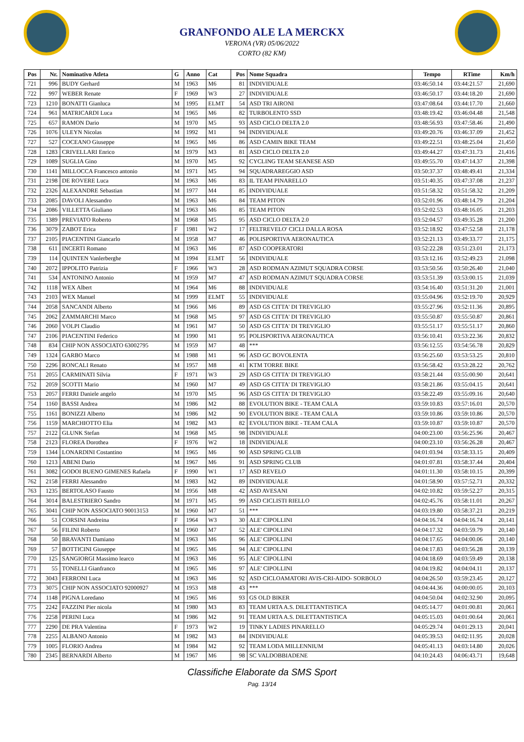GRANFONDO ALE LA MERCKX
VERONA (VR) 05/06/2022
CORTO (82 KM)
| Pos | Nr. | Nominativo Atleta | G | Anno | Cat | Pos | Nome Squadra | Tempo | RTime | Km/h |
| --- | --- | --- | --- | --- | --- | --- | --- | --- | --- | --- |
| 721 | 996 | BUDY Gerhard | M | 1963 | M6 | 81 | INDIVIDUALE | 03:46:50.14 | 03:44:21.57 | 21,690 |
| 722 | 997 | WEBER Renate | F | 1969 | W3 | 27 | INDIVIDUALE | 03:46:50.17 | 03:44:18.20 | 21,690 |
| 723 | 1210 | BONATTI Gianluca | M | 1995 | ELMT | 54 | ASD TRI AIRONI | 03:47:08.64 | 03:44:17.70 | 21,660 |
| 724 | 961 | MATRICARDI Luca | M | 1965 | M6 | 82 | TURBOLENTO SSD | 03:48:19.42 | 03:46:04.48 | 21,548 |
| 725 | 657 | RAMON Dario | M | 1970 | M5 | 93 | ASD CICLO DELTA 2.0 | 03:48:56.93 | 03:47:58.46 | 21,490 |
| 726 | 1076 | ULEYN Nicolas | M | 1992 | M1 | 94 | INDIVIDUALE | 03:49:20.76 | 03:46:37.09 | 21,452 |
| 727 | 527 | COCEANO Giuseppe | M | 1965 | M6 | 86 | ASD CAMIN BIKE TEAM | 03:49:22.51 | 03:48:25.04 | 21,450 |
| 728 | 1283 | CRIVELLARI Enrico | M | 1979 | M3 | 81 | ASD CICLO DELTA 2.0 | 03:49:44.27 | 03:47:31.73 | 21,416 |
| 729 | 1089 | SUGLIA Gino | M | 1970 | M5 | 92 | CYCLING TEAM SEANESE ASD | 03:49:55.70 | 03:47:14.37 | 21,398 |
| 730 | 1141 | MILLOCCA Francesco antonio | M | 1971 | M5 | 94 | SQUADRAREGGIO ASD | 03:50:37.37 | 03:48:49.41 | 21,334 |
| 731 | 2198 | DE ROVERE Luca | M | 1963 | M6 | 83 | IL TEAM PINARELLO | 03:51:40.35 | 03:47:37.08 | 21,237 |
| 732 | 2326 | ALEXANDRE Sebastian | M | 1977 | M4 | 85 | INDIVIDUALE | 03:51:58.32 | 03:51:58.32 | 21,209 |
| 733 | 2085 | DAVOLI Alessandro | M | 1963 | M6 | 84 | TEAM PITON | 03:52:01.96 | 03:48:14.79 | 21,204 |
| 734 | 2086 | VILLETTA Giuliano | M | 1963 | M6 | 85 | TEAM PITON | 03:52:02.53 | 03:48:16.05 | 21,203 |
| 735 | 1389 | PREVIATO Roberto | M | 1968 | M5 | 95 | ASD CICLO DELTA 2.0 | 03:52:04.57 | 03:49:35.28 | 21,200 |
| 736 | 3079 | ZABOT Erica | F | 1981 | W2 | 17 | FELTREVELO' CICLI DALLA ROSA | 03:52:18.92 | 03:47:52.58 | 21,178 |
| 737 | 2105 | PIACENTINI Giancarlo | M | 1958 | M7 | 46 | POLISPORTIVA AERONAUTICA | 03:52:21.13 | 03:49:33.77 | 21,175 |
| 738 | 611 | INCERTI Romano | M | 1963 | M6 | 87 | ASD COOPERATORI | 03:52:22.28 | 03:51:23.01 | 21,173 |
| 739 | 114 | QUINTEN Vanlerberghe | M | 1994 | ELMT | 56 | INDIVIDUALE | 03:53:12.16 | 03:52:49.23 | 21,098 |
| 740 | 2072 | IPPOLITO Patrizia | F | 1966 | W3 | 28 | ASD RODMAN AZIMUT SQUADRA CORSE | 03:53:50.56 | 03:50:26.40 | 21,040 |
| 741 | 534 | ANTONINO Antonio | M | 1959 | M7 | 47 | ASD RODMAN AZIMUT SQUADRA CORSE | 03:53:51.39 | 03:53:00.15 | 21,039 |
| 742 | 1118 | WEX Albert | M | 1964 | M6 | 88 | INDIVIDUALE | 03:54:16.40 | 03:51:31.20 | 21,001 |
| 743 | 2103 | WEX Manuel | M | 1999 | ELMT | 55 | INDIVIDUALE | 03:55:04.96 | 03:52:19.70 | 20,929 |
| 744 | 2058 | SANCANDI Alberto | M | 1966 | M6 | 89 | ASD GS CITTA' DI TREVIGLIO | 03:55:27.96 | 03:52:11.36 | 20,895 |
| 745 | 2062 | ZAMMARCHI Marco | M | 1968 | M5 | 97 | ASD GS CITTA' DI TREVIGLIO | 03:55:50.87 | 03:55:50.87 | 20,861 |
| 746 | 2060 | VOLPI Claudio | M | 1961 | M7 | 50 | ASD GS CITTA' DI TREVIGLIO | 03:55:51.17 | 03:55:51.17 | 20,860 |
| 747 | 2106 | PIACENTINI Federico | M | 1990 | M1 | 95 | POLISPORTIVA AERONAUTICA | 03:56:10.41 | 03:53:22.36 | 20,832 |
| 748 | 834 | CHIP NON ASSOCIATO 63002795 | M | 1959 | M7 | 48 | *** | 03:56:12.55 | 03:54:56.78 | 20,829 |
| 749 | 1324 | GARBO Marco | M | 1988 | M1 | 96 | ASD GC BOVOLENTA | 03:56:25.60 | 03:53:53.25 | 20,810 |
| 750 | 2296 | RONCALI Renato | M | 1957 | M8 | 41 | KTM TORRE BIKE | 03:56:58.42 | 03:53:28.22 | 20,762 |
| 751 | 2055 | CARMINATI Silvia | F | 1971 | W3 | 29 | ASD GS CITTA' DI TREVIGLIO | 03:58:21.44 | 03:55:00.90 | 20,641 |
| 752 | 2059 | SCOTTI Mario | M | 1960 | M7 | 49 | ASD GS CITTA' DI TREVIGLIO | 03:58:21.86 | 03:55:04.15 | 20,641 |
| 753 | 2057 | FERRI Daniele angelo | M | 1970 | M5 | 96 | ASD GS CITTA' DI TREVIGLIO | 03:58:22.49 | 03:55:09.16 | 20,640 |
| 754 | 1160 | BASSI Andrea | M | 1986 | M2 | 88 | EVOLUTION BIKE - TEAM CALA | 03:59:10.83 | 03:57:16.01 | 20,570 |
| 755 | 1161 | BONIZZI Alberto | M | 1986 | M2 | 90 | EVOLUTION BIKE - TEAM CALA | 03:59:10.86 | 03:59:10.86 | 20,570 |
| 756 | 1159 | MARCHIOTTO Elia | M | 1982 | M3 | 82 | EVOLUTION BIKE - TEAM CALA | 03:59:10.87 | 03:59:10.87 | 20,570 |
| 757 | 2122 | GLUNK Stefan | M | 1968 | M5 | 98 | INDIVIDUALE | 04:00:23.00 | 03:56:25.96 | 20,467 |
| 758 | 2123 | FLOREA Dorothea | F | 1976 | W2 | 18 | INDIVIDUALE | 04:00:23.10 | 03:56:26.28 | 20,467 |
| 759 | 1344 | LONARDINI Costantino | M | 1965 | M6 | 90 | ASD SPRING CLUB | 04:01:03.94 | 03:58:33.15 | 20,409 |
| 760 | 1213 | ABENI Dario | M | 1967 | M6 | 91 | ASD SPRING CLUB | 04:01:07.81 | 03:58:37.44 | 20,404 |
| 761 | 3082 | GODOI BUENO GIMENES Rafaela | F | 1990 | W1 | 17 | ASD REVELO | 04:01:11.30 | 03:58:10.15 | 20,399 |
| 762 | 2158 | FERRI Alessandro | M | 1983 | M2 | 89 | INDIVIDUALE | 04:01:58.90 | 03:57:52.71 | 20,332 |
| 763 | 1235 | BERTOLASO Fausto | M | 1956 | M8 | 42 | ASD AVESANI | 04:02:10.82 | 03:59:52.27 | 20,315 |
| 764 | 3014 | BALESTRIERO Sandro | M | 1971 | M5 | 99 | ASD CICLISTI RIELLO | 04:02:45.76 | 03:58:11.01 | 20,267 |
| 765 | 3041 | CHIP NON ASSOCIATO 90013153 | M | 1960 | M7 | 51 | *** | 04:03:19.80 | 03:58:37.21 | 20,219 |
| 766 | 51 | CORSINI Andreina | F | 1964 | W3 | 30 | ALE' CIPOLLINI | 04:04:16.74 | 04:04:16.74 | 20,141 |
| 767 | 56 | FILINI Roberto | M | 1960 | M7 | 52 | ALE' CIPOLLINI | 04:04:17.32 | 04:03:59.79 | 20,140 |
| 768 | 50 | BRAVANTI Damiano | M | 1963 | M6 | 96 | ALE' CIPOLLINI | 04:04:17.65 | 04:04:00.06 | 20,140 |
| 769 | 57 | BOTTICINI Giuseppe | M | 1965 | M6 | 94 | ALE' CIPOLLINI | 04:04:17.83 | 04:03:56.28 | 20,139 |
| 770 | 125 | SANGIORGI Massimo learco | M | 1963 | M6 | 95 | ALE' CIPOLLINI | 04:04:18.69 | 04:03:59.49 | 20,138 |
| 771 | 55 | TONELLI Gianfranco | M | 1965 | M6 | 97 | ALE' CIPOLLINI | 04:04:19.82 | 04:04:04.11 | 20,137 |
| 772 | 3043 | FERRONI Luca | M | 1963 | M6 | 92 | ASD CICLOAMATORI AVIS-CRI-AIDO- SORBOLO | 04:04:26.50 | 03:59:23.45 | 20,127 |
| 773 | 3075 | CHIP NON ASSOCIATO 92000927 | M | 1953 | M8 | 43 | *** | 04:04:44.36 | 04:00:00.05 | 20,103 |
| 774 | 1148 | PIGNA Loredano | M | 1965 | M6 | 93 | GS OLD BIKER | 04:04:50.04 | 04:02:32.90 | 20,095 |
| 775 | 2242 | FAZZINI Pier nicola | M | 1980 | M3 | 83 | TEAM URTA A.S. DILETTANTISTICA | 04:05:14.77 | 04:01:00.81 | 20,061 |
| 776 | 2258 | PERINI Luca | M | 1986 | M2 | 91 | TEAM URTA A.S. DILETTANTISTICA | 04:05:15.03 | 04:01:00.64 | 20,061 |
| 777 | 2290 | DE PRA Valentina | F | 1973 | W2 | 19 | TINKY LADIES PINARELLO | 04:05:29.74 | 04:01:29.13 | 20,041 |
| 778 | 2255 | ALBANO Antonio | M | 1982 | M3 | 84 | INDIVIDUALE | 04:05:39.53 | 04:02:11.95 | 20,028 |
| 779 | 1005 | FLORIO Andrea | M | 1984 | M2 | 92 | TEAM LODA MILLENNIUM | 04:05:41.13 | 04:03:14.80 | 20,026 |
| 780 | 2345 | BERNARDI Alberto | M | 1967 | M6 | 98 | SC VALDOBBIADENE | 04:10:24.43 | 04:06:43.71 | 19,648 |
Classifiche Elaborate da SMS Sport
Pag. 13/14